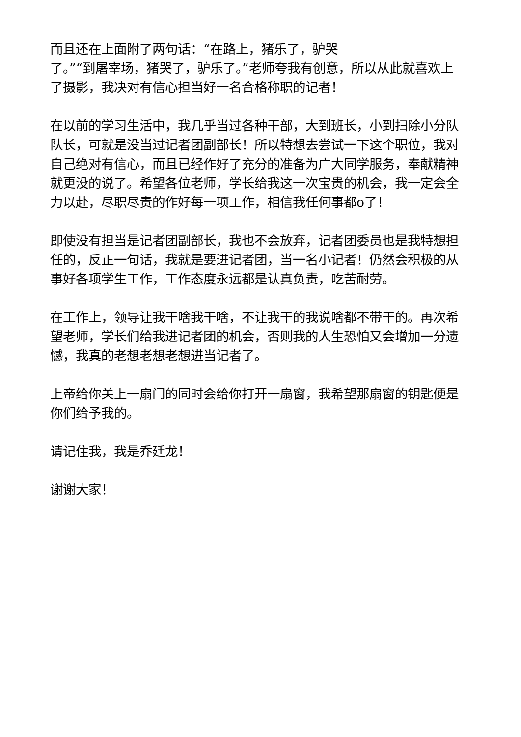而且还在上面附了两句话：“在路上，猪乐了，驴哭
了。”“到屠宰场，猪哭了，驴乐了。”老师夸我有创意，所以从此就喜欢上了摄影，我决对有信心担当好一名合格称职的记者！
在以前的学习生活中，我几乎当过各种干部，大到班长，小到扫除小分队队长，可就是没当过记者团副部长！所以特想去尝试一下这个职位，我对自己绝对有信心，而且已经作好了充分的准备为广大同学服务，奉献精神就更没的说了。希望各位老师，学长给我这一次宝贵的机会，我一定会全力以赴，尽职尽责的作好每一项工作，相信我任何事都o了！
即使没有担当是记者团副部长，我也不会放弃，记者团委员也是我特想担任的，反正一句话，我就是要进记者团，当一名小记者！仍然会积极的从事好各项学生工作，工作态度永远都是认真负责，吃苦耐劳。
在工作上，领导让我干啥我干啥，不让我干的我说啥都不带干的。再次希望老师，学长们给我进记者团的机会，否则我的人生恐怕又会增加一分遗憾，我真的老想老想老想进当记者了。
上帝给你关上一扇门的同时会给你打开一扇窗，我希望那扇窗的钥匙便是你们给予我的。
请记住我，我是乔廷龙！
谢谢大家！